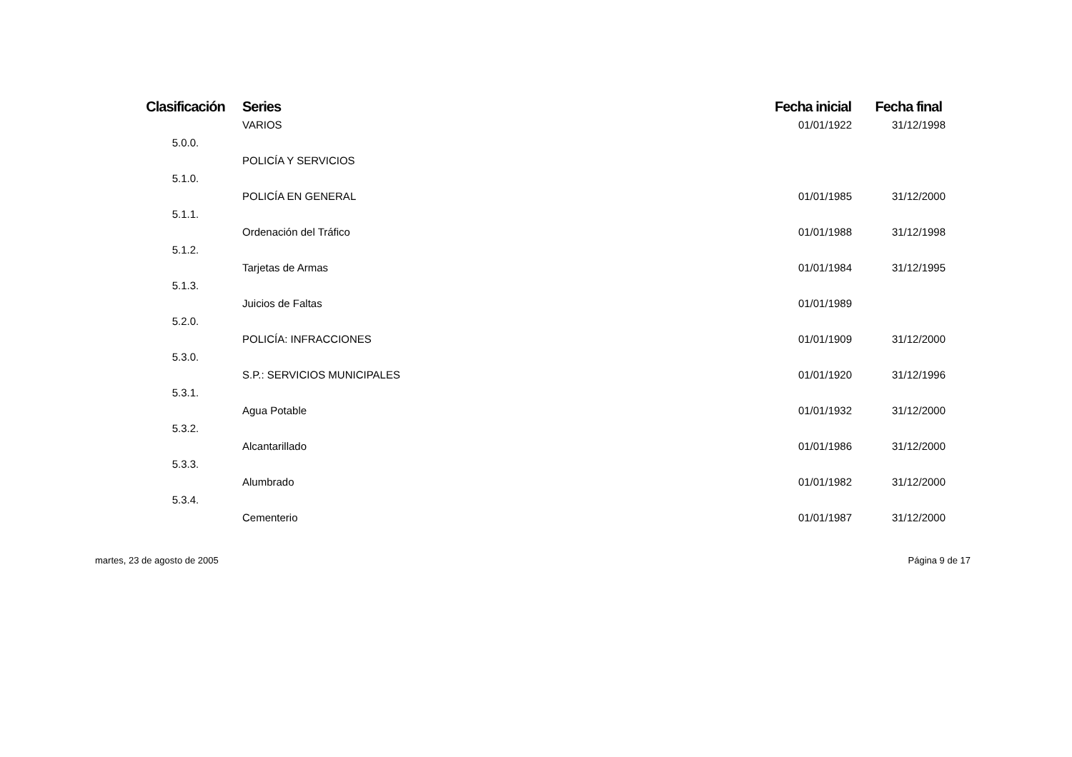| Clasificación | Series | Fecha inicial | Fecha final |
| --- | --- | --- | --- |
| | VARIOS | 01/01/1922 | 31/12/1998 |
| 5.0.0. | | | |
| | POLICÍA Y SERVICIOS | | |
| 5.1.0. | | | |
| | POLICÍA EN GENERAL | 01/01/1985 | 31/12/2000 |
| 5.1.1. | | | |
| | Ordenación del Tráfico | 01/01/1988 | 31/12/1998 |
| 5.1.2. | | | |
| | Tarjetas de Armas | 01/01/1984 | 31/12/1995 |
| 5.1.3. | | | |
| | Juicios de Faltas | 01/01/1989 | |
| 5.2.0. | | | |
| | POLICÍA: INFRACCIONES | 01/01/1909 | 31/12/2000 |
| 5.3.0. | | | |
| | S.P.: SERVICIOS MUNICIPALES | 01/01/1920 | 31/12/1996 |
| 5.3.1. | | | |
| | Agua Potable | 01/01/1932 | 31/12/2000 |
| 5.3.2. | | | |
| | Alcantarillado | 01/01/1986 | 31/12/2000 |
| 5.3.3. | | | |
| | Alumbrado | 01/01/1982 | 31/12/2000 |
| 5.3.4. | | | |
| | Cementerio | 01/01/1987 | 31/12/2000 |
martes, 23 de agosto de 2005 Página 9 de 17